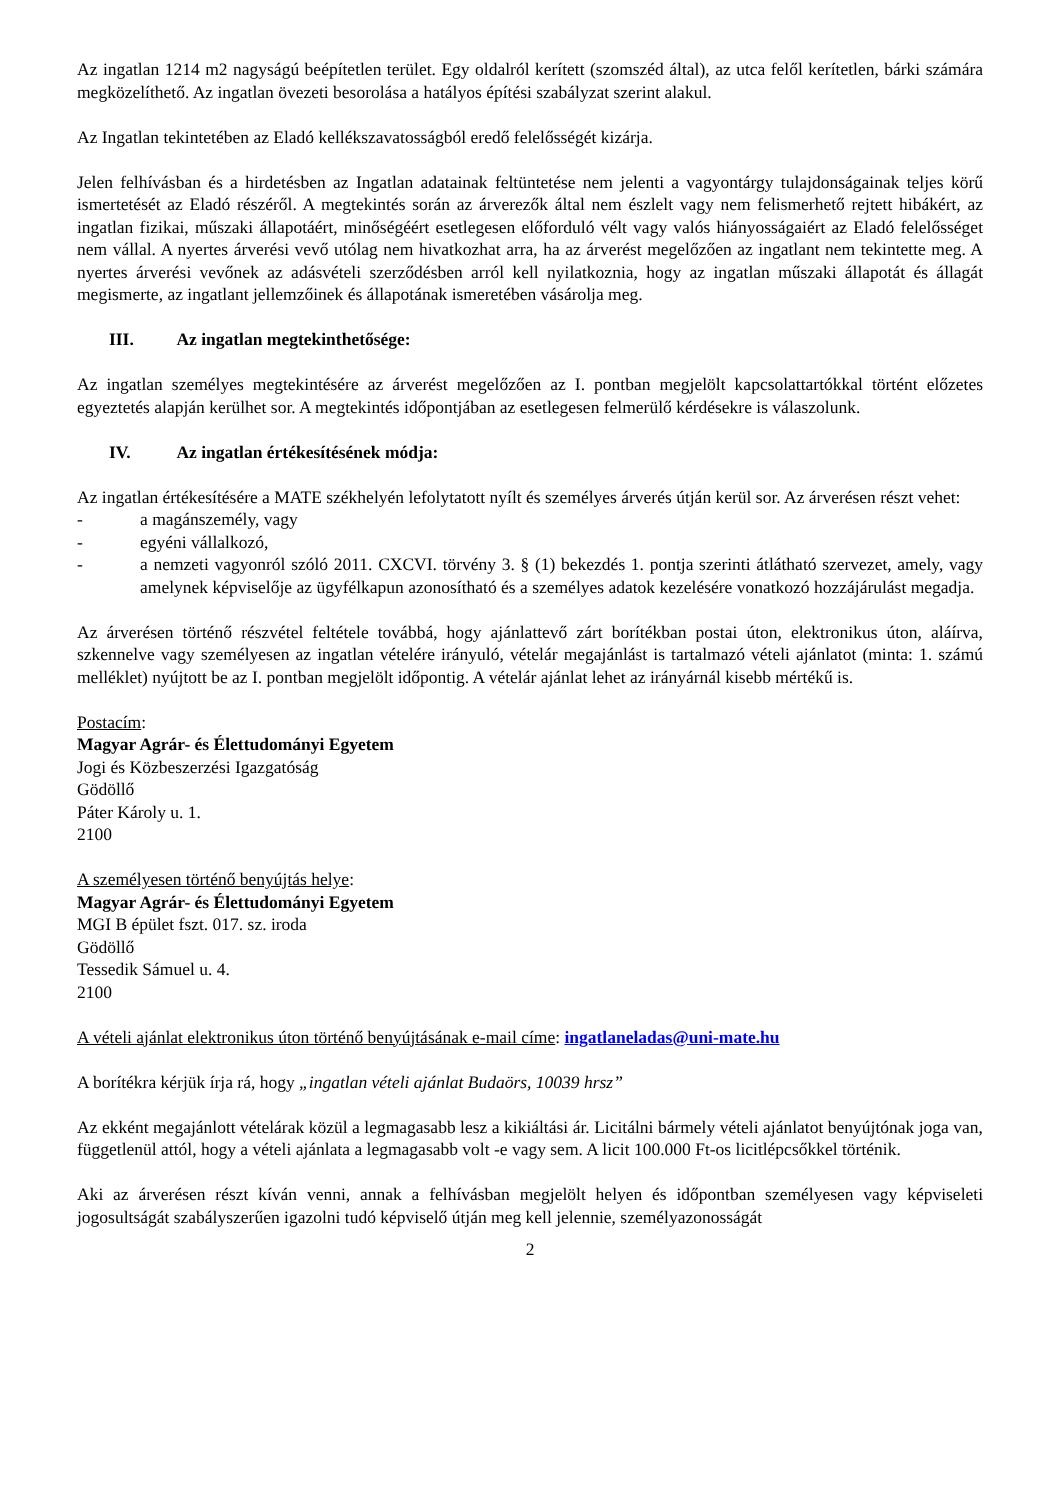Az ingatlan 1214 m2 nagyságú beépítetlen terület. Egy oldalról kerített (szomszéd által), az utca felől kerítetlen, bárki számára megközelíthető. Az ingatlan övezeti besorolása a hatályos építési szabályzat szerint alakul.
Az Ingatlan tekintetében az Eladó kellékszavatosságból eredő felelősségét kizárja.
Jelen felhívásban és a hirdetésben az Ingatlan adatainak feltüntetése nem jelenti a vagyontárgy tulajdonságainak teljes körű ismertetését az Eladó részéről. A megtekintés során az árverezők által nem észlelt vagy nem felismerhető rejtett hibákért, az ingatlan fizikai, műszaki állapotáért, minőségéért esetlegesen előforduló vélt vagy valós hiányosságaiért az Eladó felelősséget nem vállal. A nyertes árverési vevő utólag nem hivatkozhat arra, ha az árverést megelőzően az ingatlant nem tekintette meg. A nyertes árverési vevőnek az adásvételi szerződésben arról kell nyilatkoznia, hogy az ingatlan műszaki állapotát és állagát megismerte, az ingatlant jellemzőinek és állapotának ismeretében vásárolja meg.
III. Az ingatlan megtekinthetősége:
Az ingatlan személyes megtekintésére az árverést megelőzően az I. pontban megjelölt kapcsolattartókkal történt előzetes egyeztetés alapján kerülhet sor. A megtekintés időpontjában az esetlegesen felmerülő kérdésekre is válaszolunk.
IV. Az ingatlan értékesítésének módja:
Az ingatlan értékesítésére a MATE székhelyén lefolytatott nyílt és személyes árverés útján kerül sor. Az árverésen részt vehet:
- a magánszemély, vagy
- egyéni vállalkozó,
- a nemzeti vagyonról szóló 2011. CXCVI. törvény 3. § (1) bekezdés 1. pontja szerinti átlátható szervezet, amely, vagy amelynek képviselője az ügyfélkapun azonosítható és a személyes adatok kezelésére vonatkozó hozzájárulást megadja.
Az árverésen történő részvétel feltétele továbbá, hogy ajánlattevő zárt borítékban postai úton, elektronikus úton, aláírva, szkennelve vagy személyesen az ingatlan vételére irányuló, vételár megajánlást is tartalmazó vételi ajánlatot (minta: 1. számú melléklet) nyújtott be az I. pontban megjelölt időpontig. A vételár ajánlat lehet az irányárnál kisebb mértékű is.
Postacím:
Magyar Agrár- és Élettudományi Egyetem
Jogi és Közbeszerzési Igazgatóság
Gödöllő
Páter Károly u. 1.
2100
A személyesen történő benyújtás helye:
Magyar Agrár- és Élettudományi Egyetem
MGI B épület fszt. 017. sz. iroda
Gödöllő
Tessedik Sámuel u. 4.
2100
A vételi ajánlat elektronikus úton történő benyújtásának e-mail címe: ingatlaneladas@uni-mate.hu
A borítékra kérjük írja rá, hogy „ingatlan vételi ajánlat Budaörs, 10039 hrsz”
Az ekként megajánlott vételárak közül a legmagasabb lesz a kikiáltási ár. Licitálni bármely vételi ajánlatot benyújtónak joga van, függetlenül attól, hogy a vételi ajánlata a legmagasabb volt -e vagy sem. A licit 100.000 Ft-os licitlépcsőkkel történik.
Aki az árverésen részt kíván venni, annak a felhívásban megjelölt helyen és időpontban személyesen vagy képviseleti jogosultságát szabályszerűen igazolni tudó képviselő útján meg kell jelennie, személyazonosságát
2